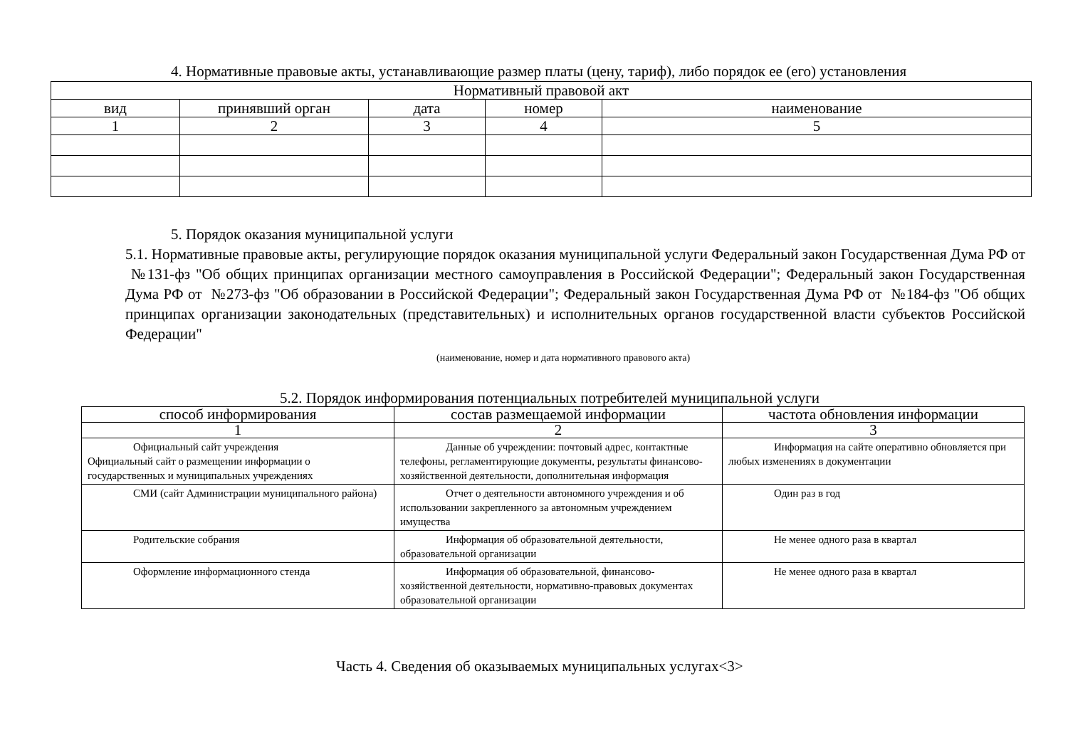4. Нормативные правовые акты, устанавливающие размер платы (цену, тариф), либо порядок ее (его) установления
| Нормативный правовой акт | | | | |
| --- | --- | --- | --- | --- |
| вид | принявший орган | дата | номер | наименование |
| 1 | 2 | 3 | 4 | 5 |
5. Порядок оказания муниципальной услуги
5.1. Нормативные правовые акты, регулирующие порядок оказания муниципальной услуги Федеральный закон Государственная Дума РФ от №131-фз "Об общих принципах организации местного самоуправления в Российской Федерации"; Федеральный закон Государственная Дума РФ от №273-фз "Об образовании в Российской Федерации"; Федеральный закон Государственная Дума РФ от №184-фз "Об общих принципах организации законодательных (представительных) и исполнительных органов государственной власти субъектов Российской Федерации"
(наименование, номер и дата нормативного правового акта)
5.2. Порядок информирования потенциальных потребителей муниципальной услуги
| способ информирования | состав размещаемой информации | частота обновления информации |
| --- | --- | --- |
| 1 | 2 | 3 |
| Официальный сайт учреждения Официальный сайт о размещении информации о государственных и муниципальных учреждениях | Данные об учреждении: почтовый адрес, контактные телефоны, регламентирующие документы, результаты финансово-хозяйственной деятельности, дополнительная информация | Информация на сайте оперативно обновляется при любых изменениях в документации |
| СМИ (сайт Администрации муниципального района) | Отчет о деятельности автономного учреждения и об использовании закрепленного за автономным учреждением имущества | Один раз в год |
| Родительские собрания | Информация об образовательной деятельности, образовательной организации | Не менее одного раза в квартал |
| Оформление информационного стенда | Информация об образовательной, финансово-хозяйственной деятельности, нормативно-правовых документах образовательной организации | Не менее одного раза в квартал |
Часть 4. Сведения об оказываемых муниципальных услугах<3>